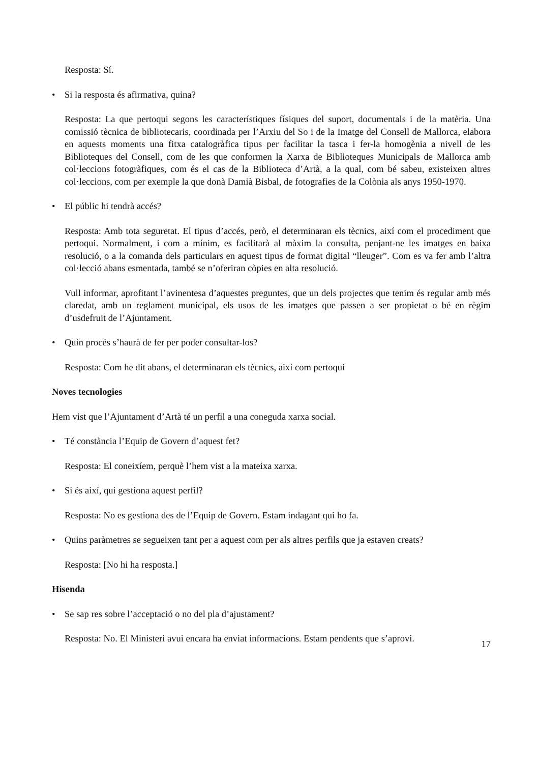Resposta: Sí.
• Si la resposta és afirmativa, quina?
Resposta: La que pertoqui segons les característiques físiques del suport, documentals i de la matèria. Una comissió tècnica de bibliotecaris, coordinada per l’Arxiu del So i de la Imatge del Consell de Mallorca, elabora en aquests moments una fitxa catalogràfica tipus per facilitar la tasca i fer-la homogènia a nivell de les Biblioteques del Consell, com de les que conformen la Xarxa de Biblioteques Municipals de Mallorca amb col·leccions fotogràfiques, com és el cas de la Biblioteca d’Artà, a la qual, com bé sabeu, existeixen altres col·leccions, com per exemple la que donà Damià Bisbal, de fotografies de la Colònia als anys 1950-1970.
• El públic hi tendrà accés?
Resposta: Amb tota seguretat. El tipus d’accés, però, el determinaran els tècnics, així com el procediment que pertoqui. Normalment, i com a mínim, es facilitarà al màxim la consulta, penjant-ne les imatges en baixa resolució, o a la comanda dels particulars en aquest tipus de format digital “lleuger”. Com es va fer amb l’altra col·lecció abans esmentada, també se n’oferiran còpies en alta resolució.
Vull informar, aprofitant l’avinentesa d’aquestes preguntes, que un dels projectes que tenim és regular amb més claredat, amb un reglament municipal, els usos de les imatges que passen a ser propietat o bé en règim d’usdefruit de l’Ajuntament.
• Quin procés s’haurà de fer per poder consultar-los?
Resposta: Com he dit abans, el determinaran els tècnics, així com pertoqui
Noves tecnologies
Hem vist que l’Ajuntament d’Artà té un perfil a una coneguda xarxa social.
• Té constància l’Equip de Govern d’aquest fet?
Resposta: El coneixíem, perquè l’hem vist a la mateixa xarxa.
• Si és així, qui gestiona aquest perfil?
Resposta: No es gestiona des de l’Equip de Govern. Estam indagant qui ho fa.
• Quins paràmetres se segueixen tant per a aquest com per als altres perfils que ja estaven creats?
Resposta: [No hi ha resposta.]
Hisenda
• Se sap res sobre l’acceptació o no del pla d’ajustament?
Resposta: No. El Ministeri avui encara ha enviat informacions. Estam pendents que s’aprovi.
17